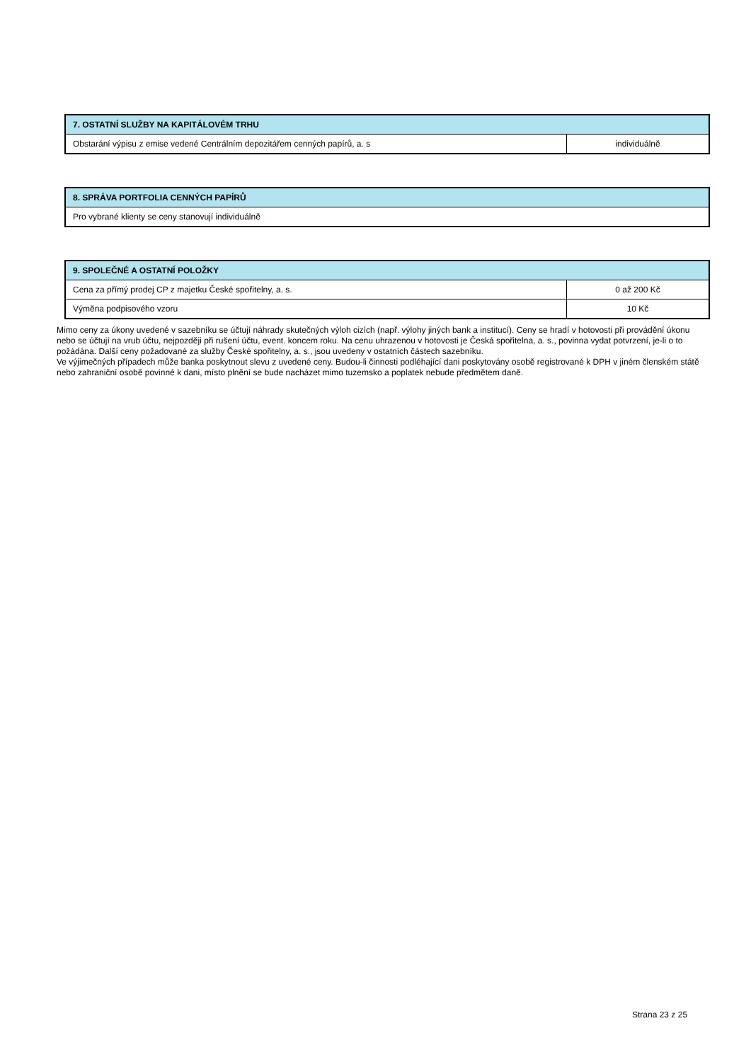| 7. OSTATNÍ SLUŽBY NA KAPITÁLOVÉM TRHU | |
| --- | --- |
| Obstarání výpisu z emise vedené Centrálním depozitářem cenných papírů, a. s | individuálně |
| 8. SPRÁVA PORTFOLIA CENNÝCH PAPÍRŮ |
| --- |
| Pro vybrané klienty se ceny stanovují individuálně |
| 9. SPOLEČNÉ A OSTATNÍ POLOŽKY | |
| --- | --- |
| Cena za přímý prodej CP z majetku České spořitelny, a. s. | 0 až 200 Kč |
| Výměna podpisového vzoru | 10 Kč |
Mimo ceny za úkony uvedené v sazebníku se účtují náhrady skutečných výloh cizích (např. výlohy jiných bank a institucí). Ceny se hradí v hotovosti při provádění úkonu nebo se účtují na vrub účtu, nejpozději při rušení účtu, event. koncem roku. Na cenu uhrazenou v hotovosti je Česká spořitelna, a. s., povinna vydat potvrzení, je-li o to požádána. Další ceny požadované za služby České spořitelny, a. s., jsou uvedeny v ostatních částech sazebníku.
Ve výjimečných případech může banka poskytnout slevu z uvedené ceny. Budou-li činnosti podléhající dani poskytovány osobě registrované k DPH v jiném členském státě nebo zahraniční osobě povinné k dani, místo plnění se bude nacházet mimo tuzemsko a poplatek nebude předmětem daně.
Strana 23 z 25